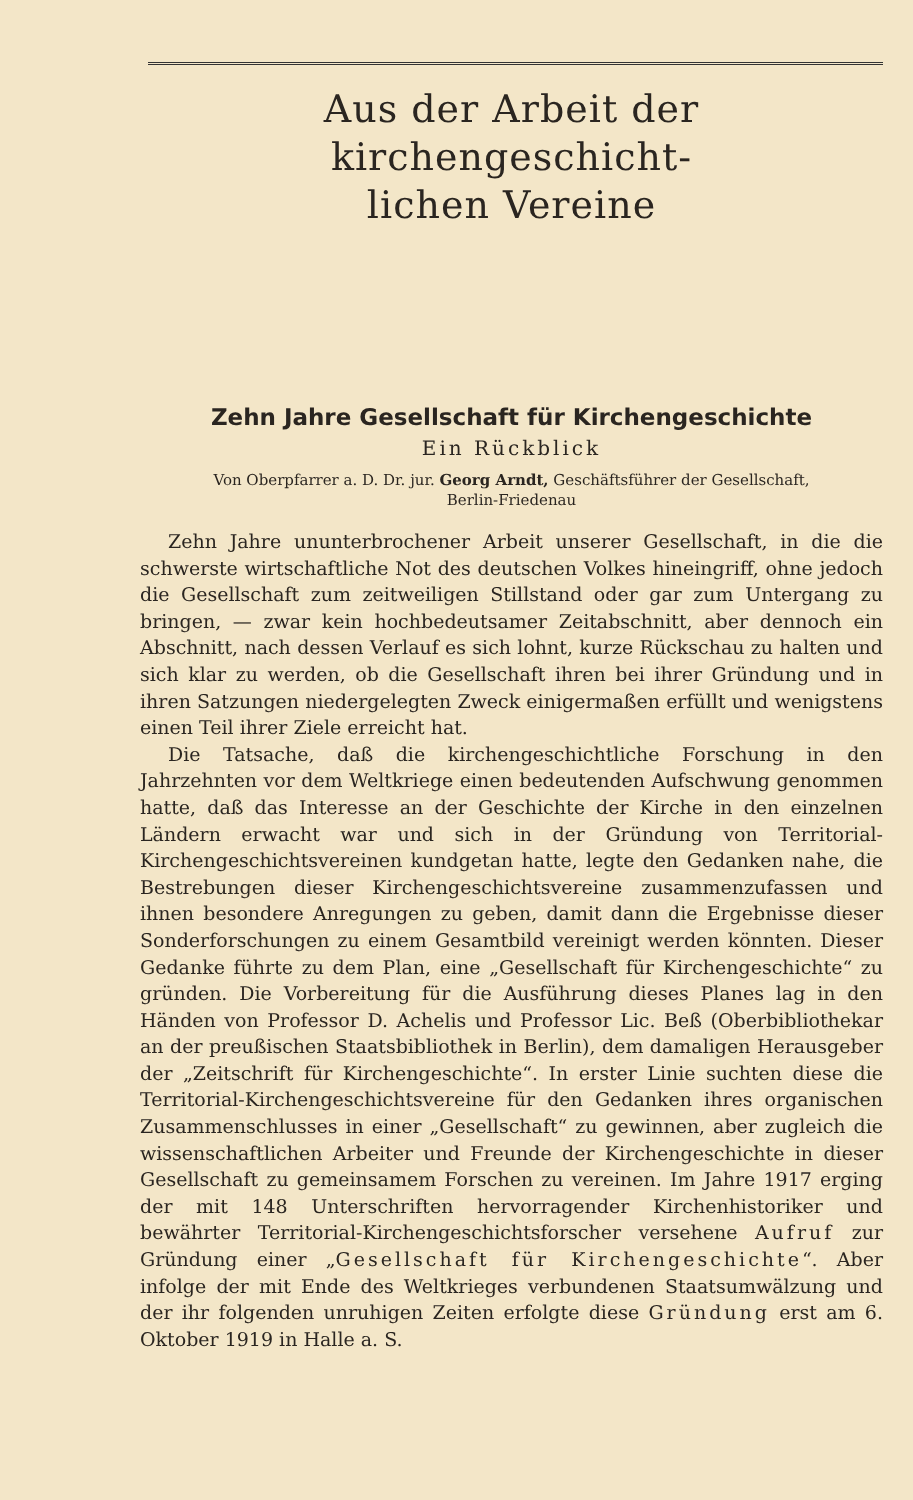Aus der Arbeit der kirchengeschicht-
lichen Vereine
Zehn Jahre Gesellschaft für Kirchengeschichte
Ein Rückblick
Von Oberpfarrer a. D. Dr. jur. Georg Arndt, Geschäftsführer der Gesellschaft,
Berlin-Friedenau
Zehn Jahre ununterbrochener Arbeit unserer Gesellschaft, in die die schwerste wirtschaftliche Not des deutschen Volkes hineingriff, ohne jedoch die Gesellschaft zum zeitweiligen Stillstand oder gar zum Untergang zu bringen, — zwar kein hochbedeutsamer Zeitabschnitt, aber dennoch ein Abschnitt, nach dessen Verlauf es sich lohnt, kurze Rückschau zu halten und sich klar zu werden, ob die Gesellschaft ihren bei ihrer Gründung und in ihren Satzungen niedergelegten Zweck einigermaßen erfüllt und wenigstens einen Teil ihrer Ziele erreicht hat.
Die Tatsache, daß die kirchengeschichtliche Forschung in den Jahrzehnten vor dem Weltkriege einen bedeutenden Aufschwung genommen hatte, daß das Interesse an der Geschichte der Kirche in den einzelnen Ländern erwacht war und sich in der Gründung von Territorial-Kirchengeschichtsvereinen kundgetan hatte, legte den Gedanken nahe, die Bestrebungen dieser Kirchengeschichtsvereine zusammenzufassen und ihnen besondere Anregungen zu geben, damit dann die Ergebnisse dieser Sonderforschungen zu einem Gesamtbild vereinigt werden könnten. Dieser Gedanke führte zu dem Plan, eine „Gesellschaft für Kirchengeschichte“ zu gründen. Die Vorbereitung für die Ausführung dieses Planes lag in den Händen von Professor D. Achelis und Professor Lic. Beß (Oberbibliothekar an der preußischen Staatsbibliothek in Berlin), dem damaligen Herausgeber der „Zeitschrift für Kirchengeschichte“. In erster Linie suchten diese die Territorial-Kirchengeschichtsvereine für den Gedanken ihres organischen Zusammenschlusses in einer „Gesellschaft“ zu gewinnen, aber zugleich die wissenschaftlichen Arbeiter und Freunde der Kirchengeschichte in dieser Gesellschaft zu gemeinsamem Forschen zu vereinen. Im Jahre 1917 erging der mit 148 Unterschriften hervorragender Kirchenhistoriker und bewährter Territorial-Kirchengeschichtsforscher versehene Aufruf zur Gründung einer „Gesellschaft für Kirchengeschichte“. Aber infolge der mit Ende des Weltkrieges verbundenen Staatsumwälzung und der ihr folgenden unruhigen Zeiten erfolgte diese Gründung erst am 6. Oktober 1919 in Halle a. S.